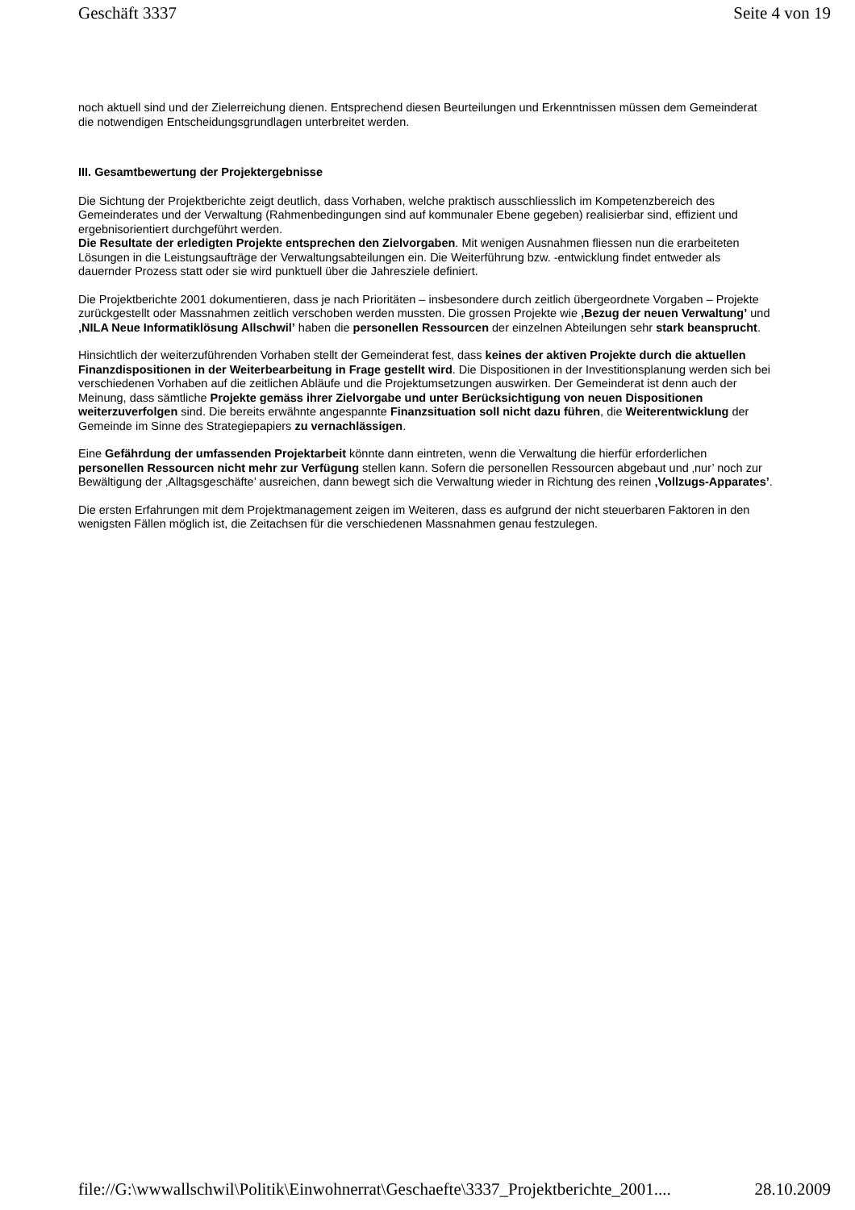Geschäft 3337 Seite 4 von 19
noch aktuell sind und der Zielerreichung dienen. Entsprechend diesen Beurteilungen und Erkenntnissen müssen dem Gemeinderat die notwendigen Entscheidungsgrundlagen unterbreitet werden.
III. Gesamtbewertung der Projektergebnisse
Die Sichtung der Projektberichte zeigt deutlich, dass Vorhaben, welche praktisch ausschliesslich im Kompetenzbereich des Gemeinderates und der Verwaltung (Rahmenbedingungen sind auf kommunaler Ebene gegeben) realisierbar sind, effizient und ergebnisorientiert durchgeführt werden.
Die Resultate der erledigten Projekte entsprechen den Zielvorgaben. Mit wenigen Ausnahmen fliessen nun die erarbeiteten Lösungen in die Leistungsaufträge der Verwaltungsabteilungen ein. Die Weiterführung bzw. -entwicklung findet entweder als dauernder Prozess statt oder sie wird punktuell über die Jahresziele definiert.
Die Projektberichte 2001 dokumentieren, dass je nach Prioritäten – insbesondere durch zeitlich übergeordnete Vorgaben – Projekte zurückgestellt oder Massnahmen zeitlich verschoben werden mussten. Die grossen Projekte wie ‚Bezug der neuen Verwaltung’ und ‚NILA Neue Informatiklösung Allschwil’ haben die personellen Ressourcen der einzelnen Abteilungen sehr stark beansprucht.
Hinsichtlich der weiterzuführenden Vorhaben stellt der Gemeinderat fest, dass keines der aktiven Projekte durch die aktuellen Finanzdispositionen in der Weiterbearbeitung in Frage gestellt wird. Die Dispositionen in der Investitionsplanung werden sich bei verschiedenen Vorhaben auf die zeitlichen Abläufe und die Projektumsetzungen auswirken. Der Gemeinderat ist denn auch der Meinung, dass sämtliche Projekte gemäss ihrer Zielvorgabe und unter Berücksichtigung von neuen Dispositionen weiterzuverfolgen sind. Die bereits erwähnte angespannte Finanzsituation soll nicht dazu führen, die Weiterentwicklung der Gemeinde im Sinne des Strategiepapiers zu vernachlässigen.
Eine Gefährdung der umfassenden Projektarbeit könnte dann eintreten, wenn die Verwaltung die hierfür erforderlichen personellen Ressourcen nicht mehr zur Verfügung stellen kann. Sofern die personellen Ressourcen abgebaut und ‚nur’ noch zur Bewältigung der ‚Alltagsgeschäfte’ ausreichen, dann bewegt sich die Verwaltung wieder in Richtung des reinen ‚Vollzugs-Apparates’.
Die ersten Erfahrungen mit dem Projektmanagement zeigen im Weiteren, dass es aufgrund der nicht steuerbaren Faktoren in den wenigsten Fällen möglich ist, die Zeitachsen für die verschiedenen Massnahmen genau festzulegen.
file://G:\wwwallschwil\Politik\Einwohnerrat\Geschaefte\3337_Projektberichte_2001.... 28.10.2009